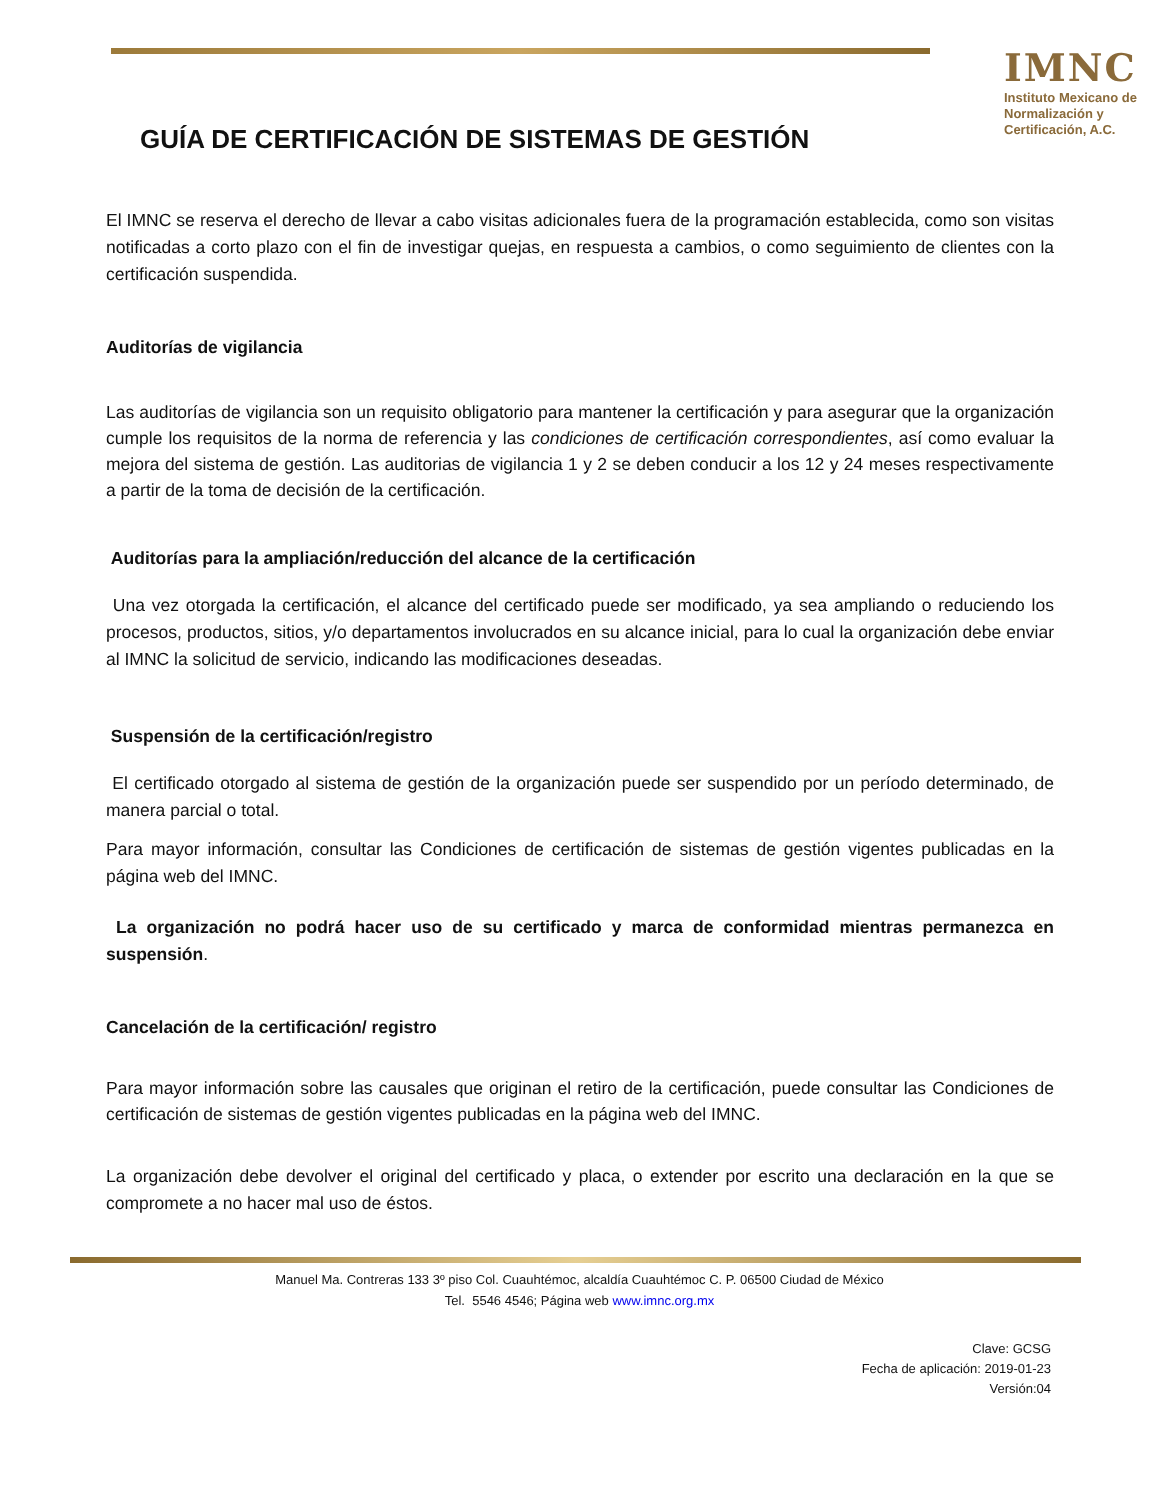GUÍA DE CERTIFICACIÓN DE SISTEMAS DE GESTIÓN
IMNC
Instituto Mexicano de Normalización y Certificación, A.C.
El IMNC se reserva el derecho de llevar a cabo visitas adicionales fuera de la programación establecida, como son visitas notificadas a corto plazo con el fin de investigar quejas, en respuesta a cambios, o como seguimiento de clientes con la certificación suspendida.
Auditorías de vigilancia
Las auditorías de vigilancia son un requisito obligatorio para mantener la certificación y para asegurar que la organización cumple los requisitos de la norma de referencia y las condiciones de certificación correspondientes, así como evaluar la mejora del sistema de gestión. Las auditorias de vigilancia 1 y 2 se deben conducir a los 12 y 24 meses respectivamente a partir de la toma de decisión de la certificación.
Auditorías para la ampliación/reducción del alcance de la certificación
Una vez otorgada la certificación, el alcance del certificado puede ser modificado, ya sea ampliando o reduciendo los procesos, productos, sitios, y/o departamentos involucrados en su alcance inicial, para lo cual la organización debe enviar al IMNC la solicitud de servicio, indicando las modificaciones deseadas.
Suspensión de la certificación/registro
El certificado otorgado al sistema de gestión de la organización puede ser suspendido por un período determinado, de manera parcial o total.
Para mayor información, consultar las Condiciones de certificación de sistemas de gestión vigentes publicadas en la página web del IMNC.
La organización no podrá hacer uso de su certificado y marca de conformidad mientras permanezca en suspensión.
Cancelación de la certificación/ registro
Para mayor información sobre las causales que originan el retiro de la certificación, puede consultar las Condiciones de certificación de sistemas de gestión vigentes publicadas en la página web del IMNC.
La organización debe devolver el original del certificado y placa, o extender por escrito una declaración en la que se compromete a no hacer mal uso de éstos.
Manuel Ma. Contreras 133 3º piso Col. Cuauhtémoc, alcaldía Cuauhtémoc C. P. 06500 Ciudad de México
Tel. 5546 4546; Página web www.imnc.org.mx
Clave: GCSG
Fecha de aplicación: 2019-01-23
Versión:04